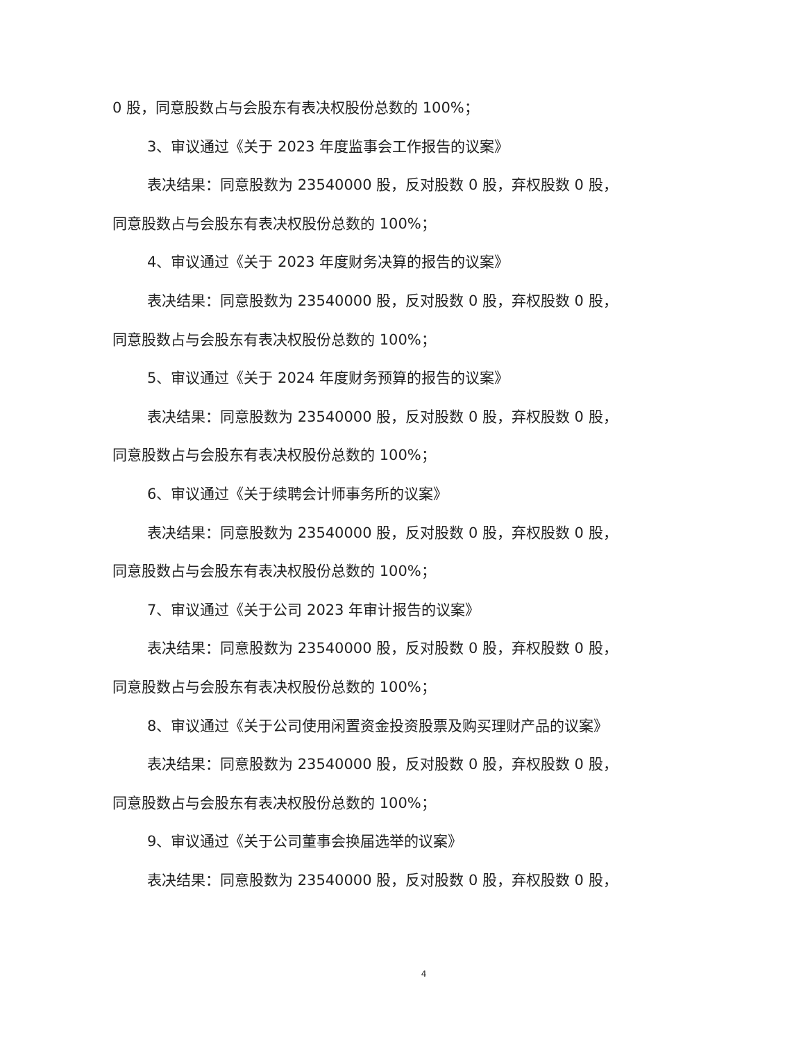0 股，同意股数占与会股东有表决权股份总数的 100%；
3、审议通过《关于 2023 年度监事会工作报告的议案》
表决结果：同意股数为 23540000 股，反对股数 0 股，弃权股数 0 股，同意股数占与会股东有表决权股份总数的 100%；
4、审议通过《关于 2023 年度财务决算的报告的议案》
表决结果：同意股数为 23540000 股，反对股数 0 股，弃权股数 0 股，同意股数占与会股东有表决权股份总数的 100%；
5、审议通过《关于 2024 年度财务预算的报告的议案》
表决结果：同意股数为 23540000 股，反对股数 0 股，弃权股数 0 股，同意股数占与会股东有表决权股份总数的 100%；
6、审议通过《关于续聘会计师事务所的议案》
表决结果：同意股数为 23540000 股，反对股数 0 股，弃权股数 0 股，同意股数占与会股东有表决权股份总数的 100%；
7、审议通过《关于公司 2023 年审计报告的议案》
表决结果：同意股数为 23540000 股，反对股数 0 股，弃权股数 0 股，同意股数占与会股东有表决权股份总数的 100%；
8、审议通过《关于公司使用闲置资金投资股票及购买理财产品的议案》
表决结果：同意股数为 23540000 股，反对股数 0 股，弃权股数 0 股，同意股数占与会股东有表决权股份总数的 100%；
9、审议通过《关于公司董事会换届选举的议案》
表决结果：同意股数为 23540000 股，反对股数 0 股，弃权股数 0 股，
4